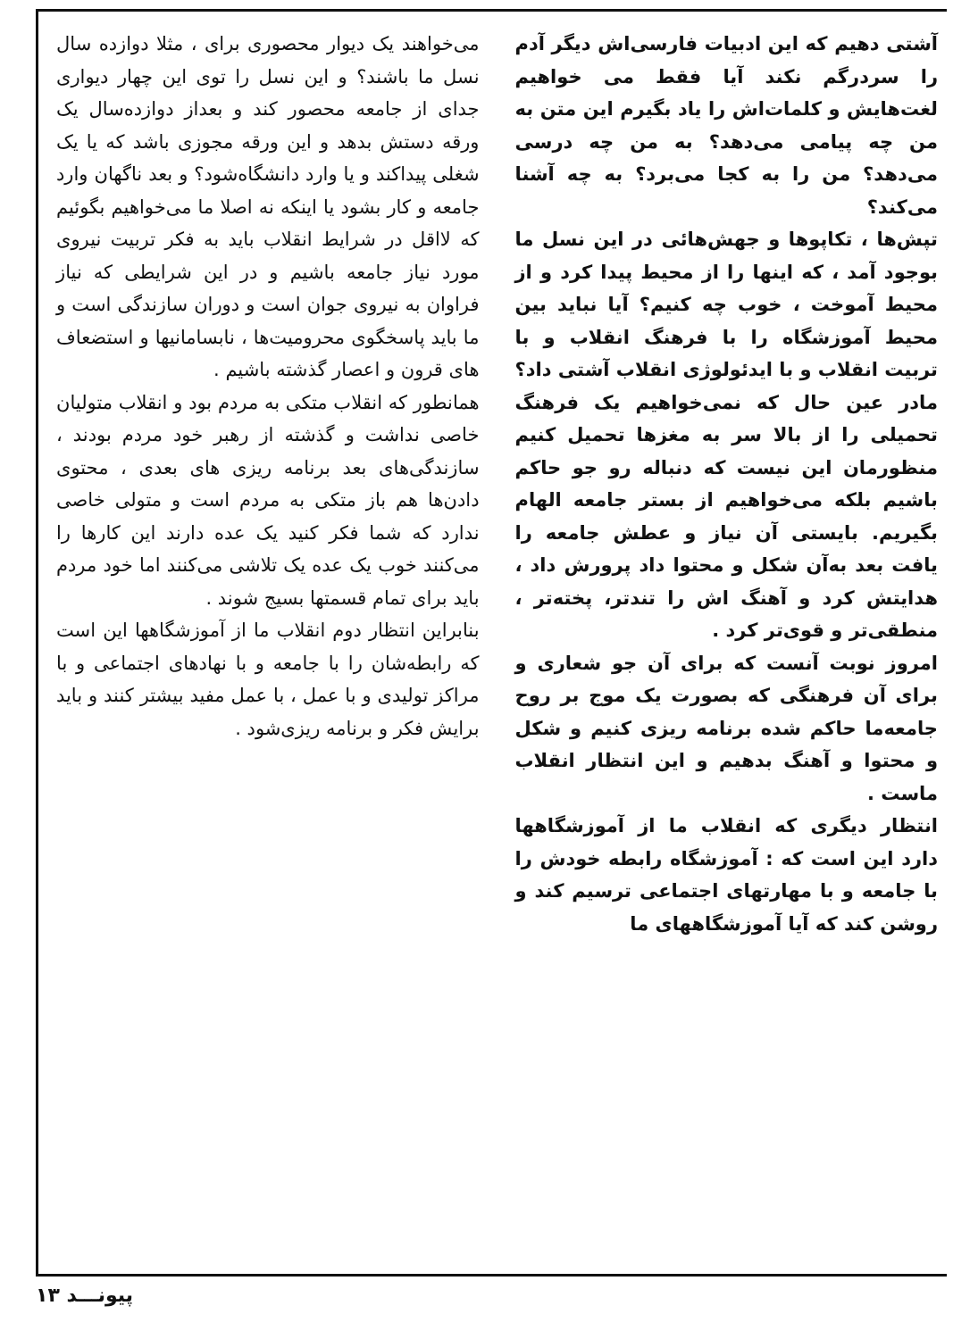آشتی دهیم که این ادبیات فارسی‌اش دیگر آدم را سردرگم نکند آیا فقط می خواهیم لغت‌هایش و کلمات‌اش را یاد بگیرم این متن به من چه پیامی می‌دهد؟ به من چه درسی می‌دهد؟ من را به کجا می‌برد؟ به چه آشنا می‌کند؟
تپش‌ها ، تکاپوها و جهش‌هائی در این نسل ما بوجود آمد ، که اینها را از محیط پیدا کرد و از محیط آموخت ، خوب چه کنیم؟ آیا نباید بین محیط آموزشگاه را با فرهنگ انقلاب و با تربیت انقلاب و با ایدئولوژی انقلاب آشتی داد؟
مادر عین حال که نمی‌خواهیم یک فرهنگ تحمیلی را از بالا سر به مغزها تحمیل کنیم منظورمان این نیست که دنباله رو جو حاکم باشیم بلکه می‌خواهیم از بستر جامعه الهام بگیریم. بایستی آن نیاز و عطش جامعه را یافت بعد به‌آن شکل و محتوا داد پرورش داد ، هدایتش کرد و آهنگ اش را تندتر، پخته‌تر ، منطقی‌تر و قوی‌تر کرد .
امروز نوبت آنست که برای آن جو شعاری و برای آن فرهنگی که بصورت یک موج بر روح جامعه‌ما حاکم شده برنامه ریزی کنیم و شکل و محتوا و آهنگ بدهیم و این انتظار انقلاب ماست .
انتظار دیگری که انقلاب ما از آموزشگاهها دارد این است که : آموزشگاه رابطه خودش را با جامعه و با مهارتهای اجتماعی ترسیم کند و روشن کند که آیا آموزشگاههای ما
می‌خواهند یک دیوار محصوری برای ، مثلا دوازده سال نسل ما باشند؟ و این نسل را توی این چهار دیواری جدای از جامعه محصور کند و بعداز دوازده‌سال یک ورقه دستش بدهد و این ورقه مجوزی باشد که یا یک شغلی پیداکند و یا وارد دانشگاه‌شود؟ و بعد ناگهان وارد جامعه و کار بشود یا اینکه نه اصلا ما می‌خواهیم بگوئیم که لااقل در شرایط انقلاب باید به فکر تربیت نیروی مورد نیاز جامعه باشیم و در این شرایطی که نیاز فراوان به نیروی جوان است و دوران سازندگی است و ما باید پاسخگوی محرومیت‌ها ، نابسامانیها و استضعاف های قرون و اعصار گذشته باشیم .
همانطور که انقلاب متکی به مردم بود و انقلاب متولیان خاصی نداشت و گذشته از رهبر خود مردم بودند ، سازندگی‌های بعد برنامه ریزی های بعدی ، محتوی دادن‌ها هم باز متکی به مردم است و متولی خاصی ندارد که شما فکر کنید یک عده دارند این کارها را می‌کنند خوب یک عده یک تلاشی می‌کنند اما خود مردم باید برای تمام قسمتها بسیج شوند .
بنابراین انتظار دوم انقلاب ما از آموزشگاهها این است که رابطه‌شان را با جامعه و با نهادهای اجتماعی و با مراکز تولیدی و با عمل ، با عمل مفید بیشتر کنند و باید برایش فکر و برنامه ریزی‌شود .
پیونـــد ۱۳